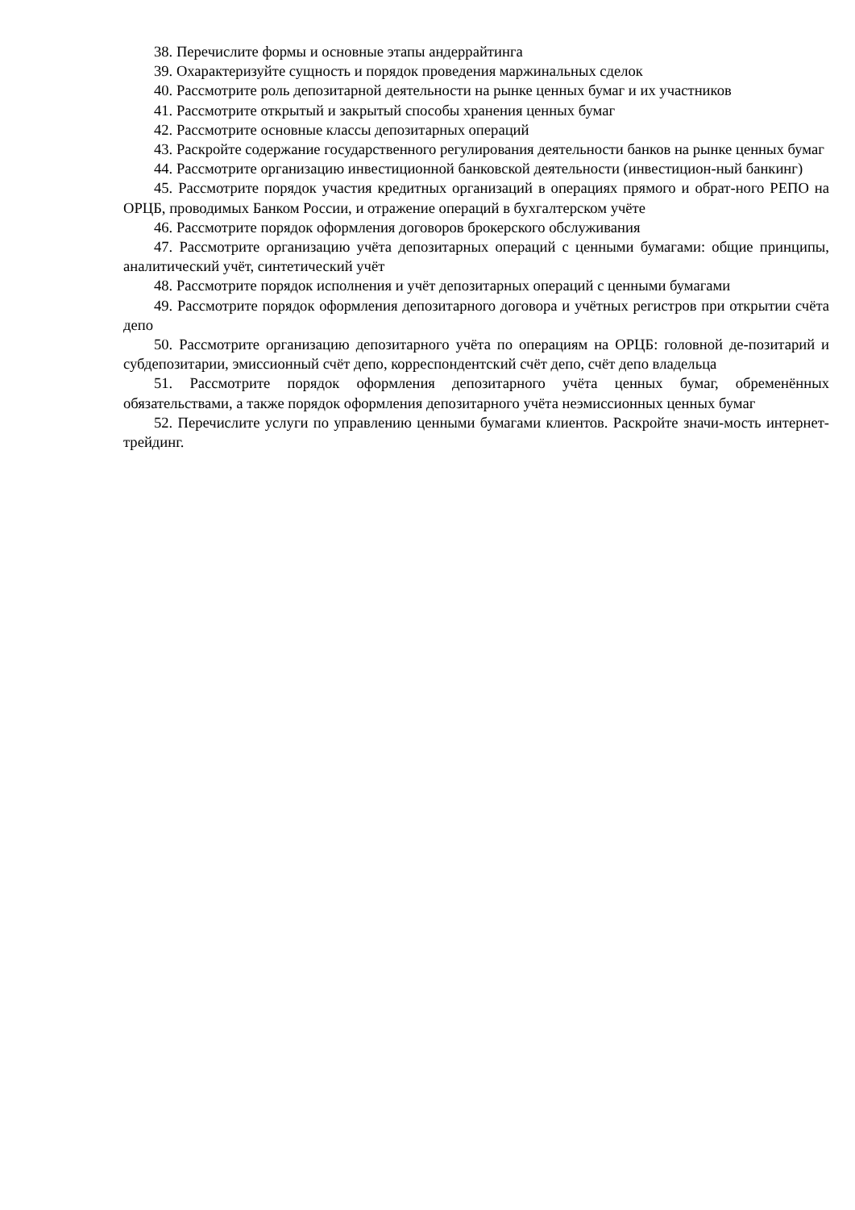38. Перечислите формы и основные этапы андеррайтинга
39. Охарактеризуйте сущность и порядок проведения маржинальных сделок
40. Рассмотрите роль депозитарной деятельности на рынке ценных бумаг и их участников
41. Рассмотрите открытый и закрытый способы хранения ценных бумаг
42. Рассмотрите основные классы депозитарных операций
43. Раскройте содержание государственного регулирования деятельности банков на рынке ценных бумаг
44. Рассмотрите организацию инвестиционной банковской деятельности (инвестицион-ный банкинг)
45. Рассмотрите порядок участия кредитных организаций в операциях прямого и обрат-ного РЕПО на ОРЦБ, проводимых Банком России, и отражение операций в бухгалтерском учёте
46. Рассмотрите порядок оформления договоров брокерского обслуживания
47. Рассмотрите организацию учёта депозитарных операций с ценными бумагами: общие принципы, аналитический учёт, синтетический учёт
48. Рассмотрите порядок исполнения и учёт депозитарных операций с ценными бумагами
49. Рассмотрите порядок оформления депозитарного договора и учётных регистров при открытии счёта депо
50. Рассмотрите организацию депозитарного учёта по операциям на ОРЦБ: головной де-позитарий и субдепозитарии, эмиссионный счёт депо, корреспондентский счёт депо, счёт депо владельца
51. Рассмотрите порядок оформления депозитарного учёта ценных бумаг, обременённых обязательствами, а также порядок оформления депозитарного учёта неэмиссионных ценных бумаг
52. Перечислите услуги по управлению ценными бумагами клиентов. Раскройте значи-мость интернет- трейдинг.